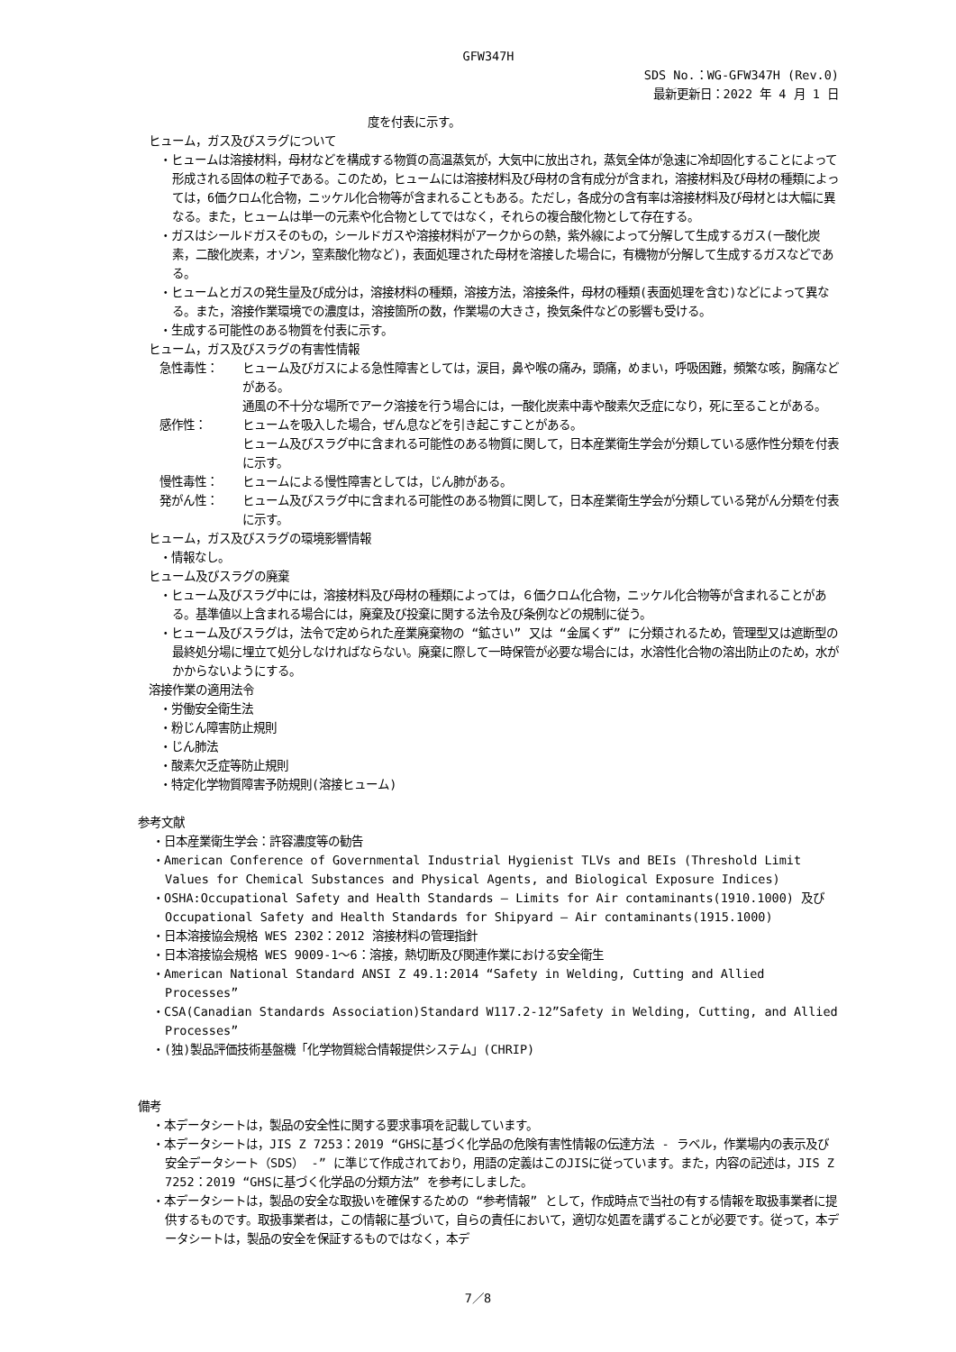GFW347H
SDS No.：WG-GFW347H (Rev.0)
最新更新日：2022 年 4 月 1 日
度を付表に示す。
ヒューム，ガス及びスラグについて
・ヒュームは溶接材料，母材などを構成する物質の高温蒸気が，大気中に放出され，蒸気全体が急速に冷却固化することによって形成される固体の粒子である。このため，ヒュームには溶接材料及び母材の含有成分が含まれ，溶接材料及び母材の種類によっては，6価クロム化合物，ニッケル化合物等が含まれることもある。ただし，各成分の含有率は溶接材料及び母材とは大幅に異なる。また，ヒュームは単一の元素や化合物としてではなく，それらの複合酸化物として存在する。
・ガスはシールドガスそのもの，シールドガスや溶接材料がアークからの熱，紫外線によって分解して生成するガス(一酸化炭素，二酸化炭素，オゾン，窒素酸化物など)，表面処理された母材を溶接した場合に，有機物が分解して生成するガスなどである。
・ヒュームとガスの発生量及び成分は，溶接材料の種類，溶接方法，溶接条件，母材の種類(表面処理を含む)などによって異なる。また，溶接作業環境での濃度は，溶接箇所の数，作業場の大きさ，換気条件などの影響も受ける。
・生成する可能性のある物質を付表に示す。
ヒューム，ガス及びスラグの有害性情報
急性毒性： ヒューム及びガスによる急性障害としては，涙目，鼻や喉の痛み，頭痛，めまい，呼吸困難，頻繁な咳，胸痛などがある。
通風の不十分な場所でアーク溶接を行う場合には，一酸化炭素中毒や酸素欠乏症になり，死に至ることがある。
感作性： ヒュームを吸入した場合，ぜん息などを引き起こすことがある。
ヒューム及びスラグ中に含まれる可能性のある物質に関して，日本産業衛生学会が分類している感作性分類を付表に示す。
慢性毒性： ヒュームによる慢性障害としては，じん肺がある。
発がん性： ヒューム及びスラグ中に含まれる可能性のある物質に関して，日本産業衛生学会が分類している発がん分類を付表に示す。
ヒューム，ガス及びスラグの環境影響情報
・情報なし。
ヒューム及びスラグの廃棄
・ヒューム及びスラグ中には，溶接材料及び母材の種類によっては，６価クロム化合物，ニッケル化合物等が含まれることがある。基準値以上含まれる場合には，廃棄及び投棄に関する法令及び条例などの規制に従う。
・ヒューム及びスラグは，法令で定められた産業廃棄物の “鉱さい” 又は “金属くず” に分類されるため，管理型又は遮断型の最終処分場に埋立て処分しなければならない。廃棄に際して一時保管が必要な場合には，水溶性化合物の溶出防止のため，水がかからないようにする。
溶接作業の適用法令
・労働安全衛生法
・粉じん障害防止規則
・じん肺法
・酸素欠乏症等防止規則
・特定化学物質障害予防規則(溶接ヒューム)
参考文献
・日本産業衛生学会：許容濃度等の勧告
・American Conference of Governmental Industrial Hygienist TLVs and BEIs (Threshold Limit Values for Chemical Substances and Physical Agents, and Biological Exposure Indices)
・OSHA:Occupational Safety and Health Standards – Limits for Air contaminants(1910.1000) 及び Occupational Safety and Health Standards for Shipyard – Air contaminants(1915.1000)
・日本溶接協会規格 WES 2302：2012 溶接材料の管理指針
・日本溶接協会規格 WES 9009-1～6：溶接，熱切断及び関連作業における安全衛生
・American National Standard ANSI Z 49.1:2014 “Safety in Welding, Cutting and Allied Processes”
・CSA(Canadian Standards Association)Standard W117.2-12”Safety in Welding, Cutting, and Allied Processes”
・(独)製品評価技術基盤機「化学物質総合情報提供システム」(CHRIP)
備考
・本データシートは，製品の安全性に関する要求事項を記載しています。
・本データシートは，JIS Z 7253：2019 “GHSに基づく化学品の危険有害性情報の伝達方法 - ラベル，作業場内の表示及び安全データシート（SDS） -” に準じて作成されており，用語の定義はこのJISに従っています。また，内容の記述は，JIS Z 7252：2019 “GHSに基づく化学品の分類方法” を参考にしました。
・本データシートは，製品の安全な取扱いを確保するための “参考情報” として，作成時点で当社の有する情報を取扱事業者に提供するものです。取扱事業者は，この情報に基づいて，自らの責任において，適切な処置を講ずることが必要です。従って，本データシートは，製品の安全を保証するものではなく，本デ
7／8